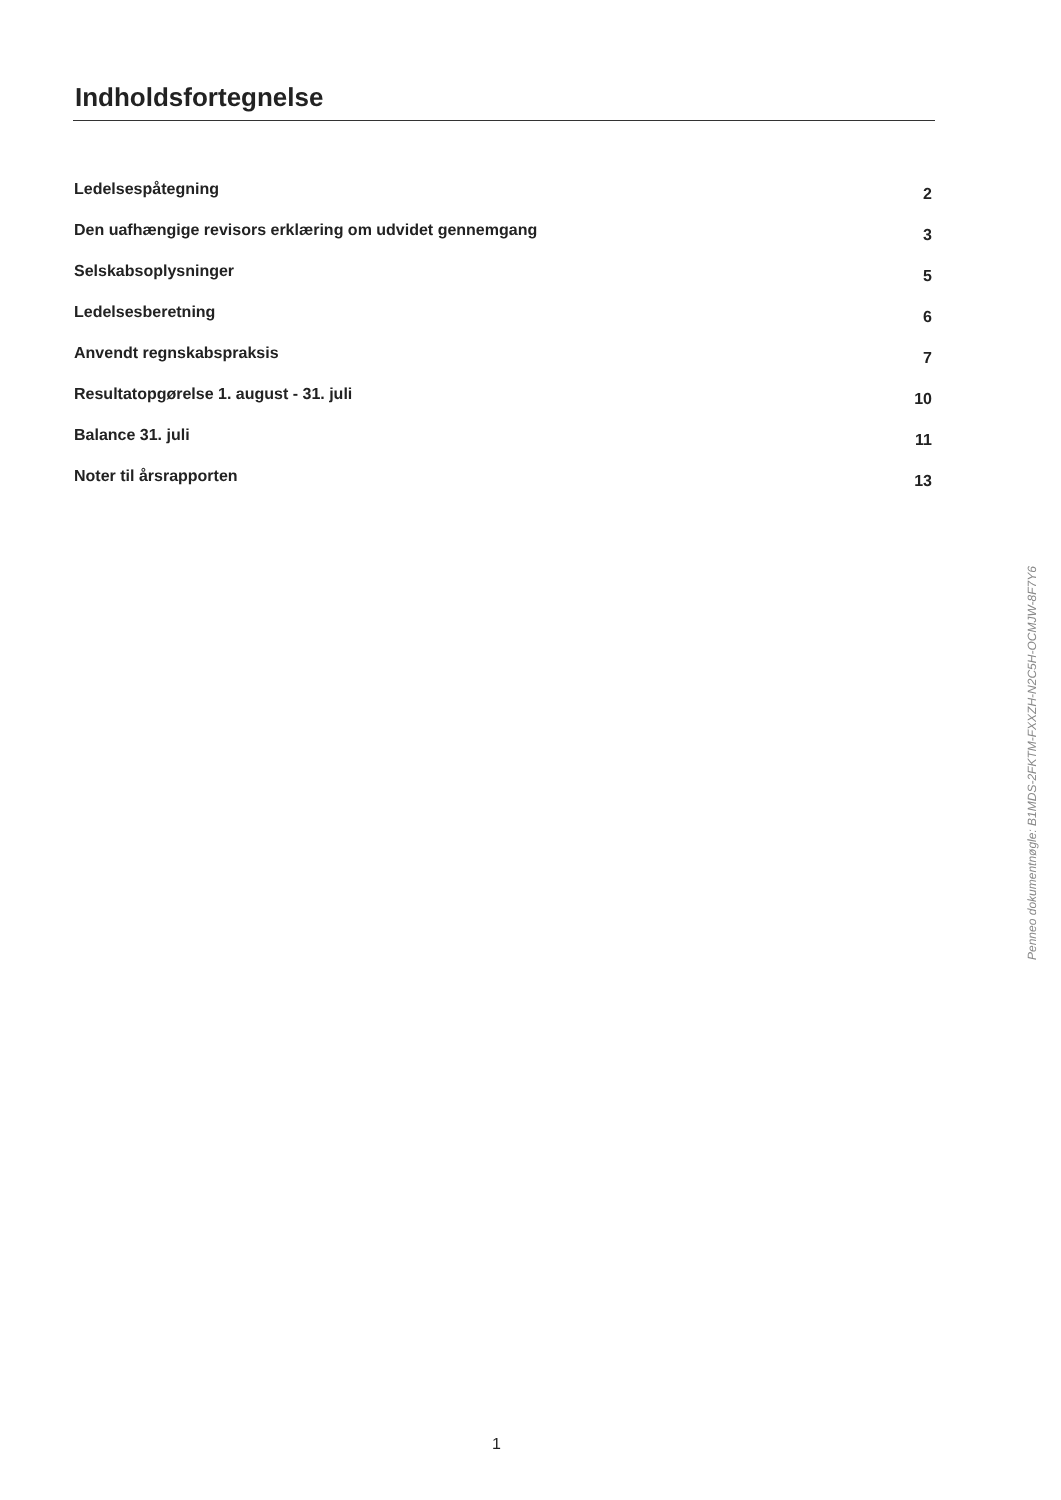Indholdsfortegnelse
Ledelsespåtegning 2
Den uafhængige revisors erklæring om udvidet gennemgang 3
Selskabsoplysninger 5
Ledelsesberetning 6
Anvendt regnskabspraksis 7
Resultatopgørelse 1. august - 31. juli 10
Balance 31. juli 11
Noter til årsrapporten 13
Penneo dokumentnøgle: B1MDS-2FKTM-FXXZH-N2C5H-OCMJW-8F7Y6
1